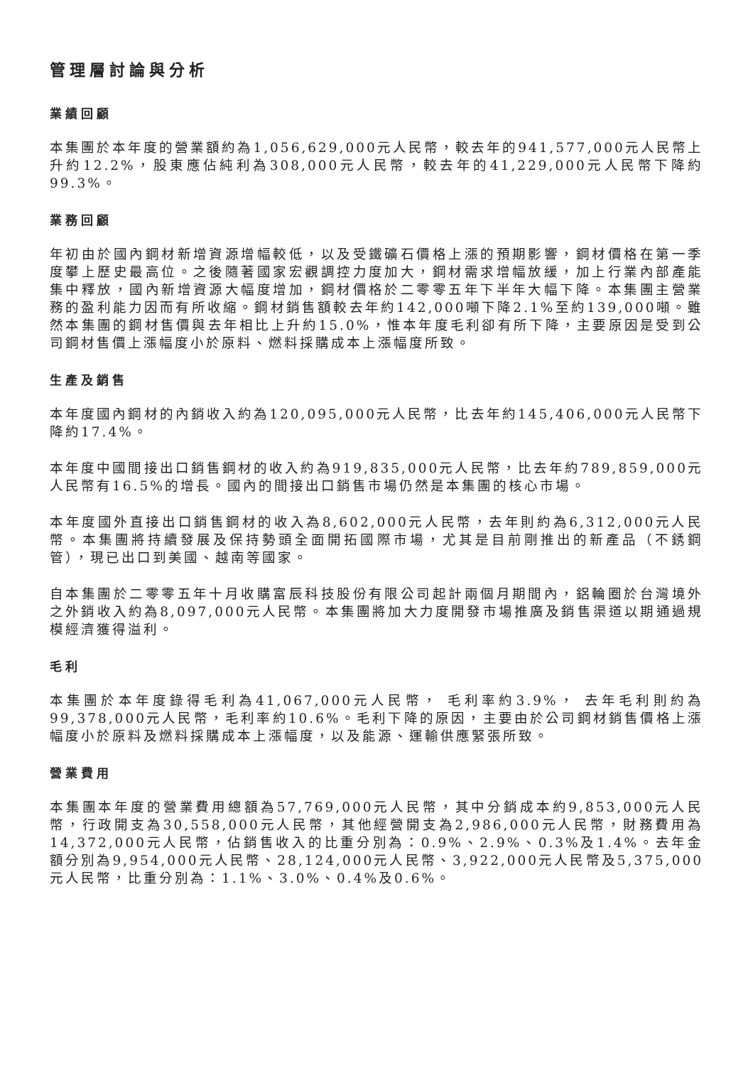管理層討論與分析
業績回顧
本集團於本年度的營業額約為1,056,629,000元人民幣，較去年的941,577,000元人民幣上升約12.2%，股東應佔純利為308,000元人民幣，較去年的41,229,000元人民幣下降約99.3%。
業務回顧
年初由於國內鋼材新增資源增幅較低，以及受鐵礦石價格上漲的預期影響，鋼材價格在第一季度攀上歷史最高位。之後隨著國家宏觀調控力度加大，鋼材需求增幅放緩，加上行業內部產能集中釋放，國內新增資源大幅度增加，鋼材價格於二零零五年下半年大幅下降。本集團主營業務的盈利能力因而有所收縮。鋼材銷售額較去年約142,000噸下降2.1%至約139,000噸。雖然本集團的鋼材售價與去年相比上升約15.0%，惟本年度毛利卻有所下降，主要原因是受到公司鋼材售價上漲幅度小於原料、燃料採購成本上漲幅度所致。
生產及銷售
本年度國內鋼材的內銷收入約為120,095,000元人民幣，比去年約145,406,000元人民幣下降約17.4%。
本年度中國間接出口銷售鋼材的收入約為919,835,000元人民幣，比去年約789,859,000元人民幣有16.5%的增長。國內的間接出口銷售市場仍然是本集團的核心市場。
本年度國外直接出口銷售鋼材的收入為8,602,000元人民幣，去年則約為6,312,000元人民幣。本集團將持續發展及保持勢頭全面開拓國際市場，尤其是目前剛推出的新產品（不銹鋼管），現已出口到美國、越南等國家。
自本集團於二零零五年十月收購富辰科技股份有限公司起計兩個月期間內，鋁輪圈於台灣境外之外銷收入約為8,097,000元人民幣。本集團將加大力度開發市場推廣及銷售渠道以期通過規模經濟獲得溢利。
毛利
本集團於本年度錄得毛利為41,067,000元人民幣， 毛利率約3.9%， 去年毛利則約為99,378,000元人民幣，毛利率約10.6%。毛利下降的原因，主要由於公司鋼材銷售價格上漲幅度小於原料及燃料採購成本上漲幅度，以及能源、運輸供應緊張所致。
營業費用
本集團本年度的營業費用總額為57,769,000元人民幣，其中分銷成本約9,853,000元人民幣，行政開支為30,558,000元人民幣，其他經營開支為2,986,000元人民幣，財務費用為14,372,000元人民幣，佔銷售收入的比重分別為：0.9%、2.9%、0.3%及1.4%。去年金額分別為9,954,000元人民幣、28,124,000元人民幣、3,922,000元人民幣及5,375,000元人民幣，比重分別為：1.1%、3.0%、0.4%及0.6%。